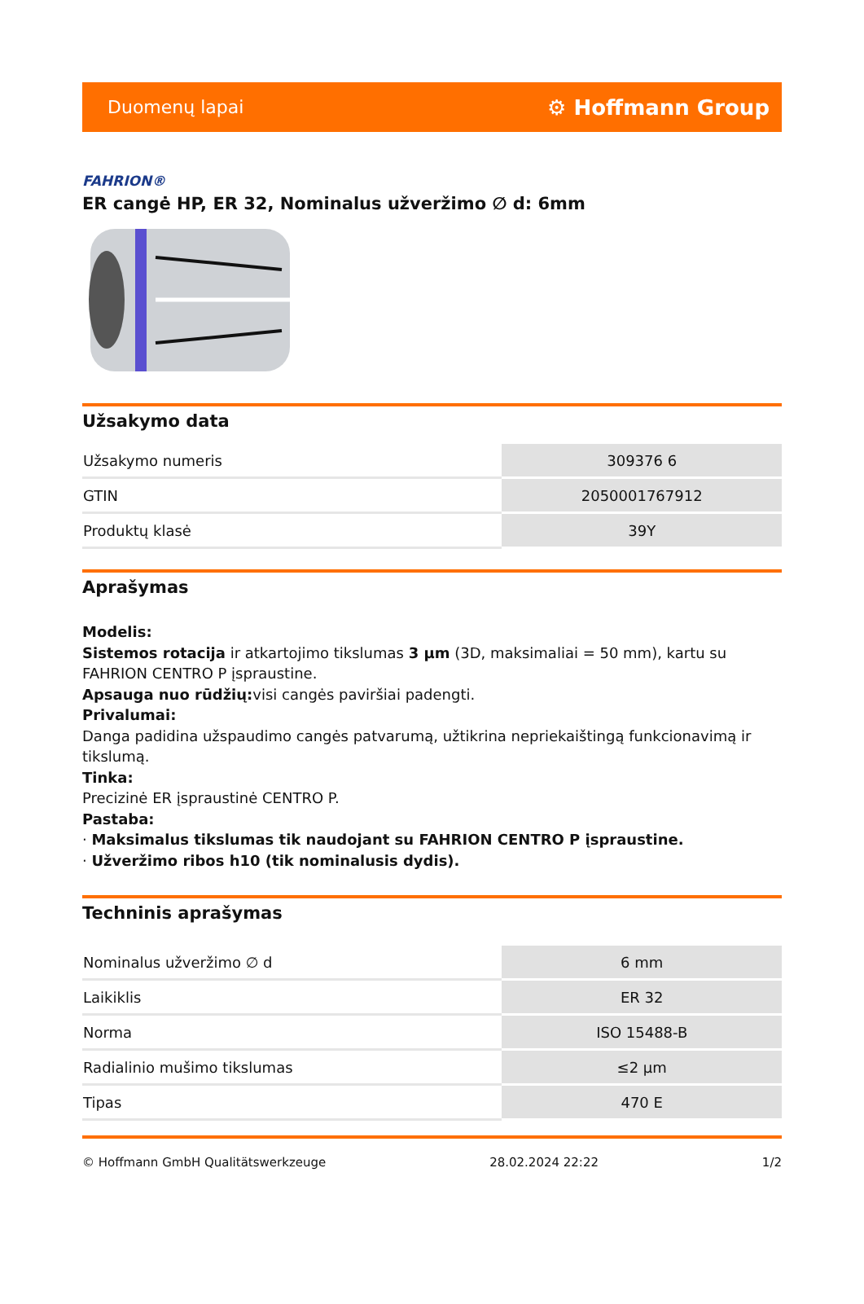Duomenų lapai ⚙ Hoffmann Group
FAHRION®
ER cangė HP, ER 32, Nominalus užveržimo ∅ d: 6mm
Užsakymo data
| Užsakymo numeris | 309376 6 |
| GTIN | 2050001767912 |
| Produktų klasė | 39Y |
Aprašymas
Modelis:
Sistemos rotacija ir atkartojimo tikslumas 3 µm (3D, maksimaliai = 50 mm), kartu su FAHRION CENTRO P įspraustine.
Apsauga nuo rūdžių: visi cangės paviršiai padengti.
Privalumai:
Danga padidina užspaudimo cangės patvarumą, užtikrina nepriekaištingą funkcionavimą ir tikslumą.
Tinka:
Precizinė ER įspraustinė CENTRO P.
Pastaba:
· Maksimalus tikslumas tik naudojant su FAHRION CENTRO P įspraustine.
· Užveržimo ribos h10 (tik nominalusis dydis).
Techninis aprašymas
| Nominalus užveržimo ∅ d | 6 mm |
| Laikiklis | ER 32 |
| Norma | ISO 15488-B |
| Radialinio mušimo tikslumas | ≤2 µm |
| Tipas | 470 E |
© Hoffmann GmbH Qualitätswerkzeuge 28.02.2024 22:22 1/2